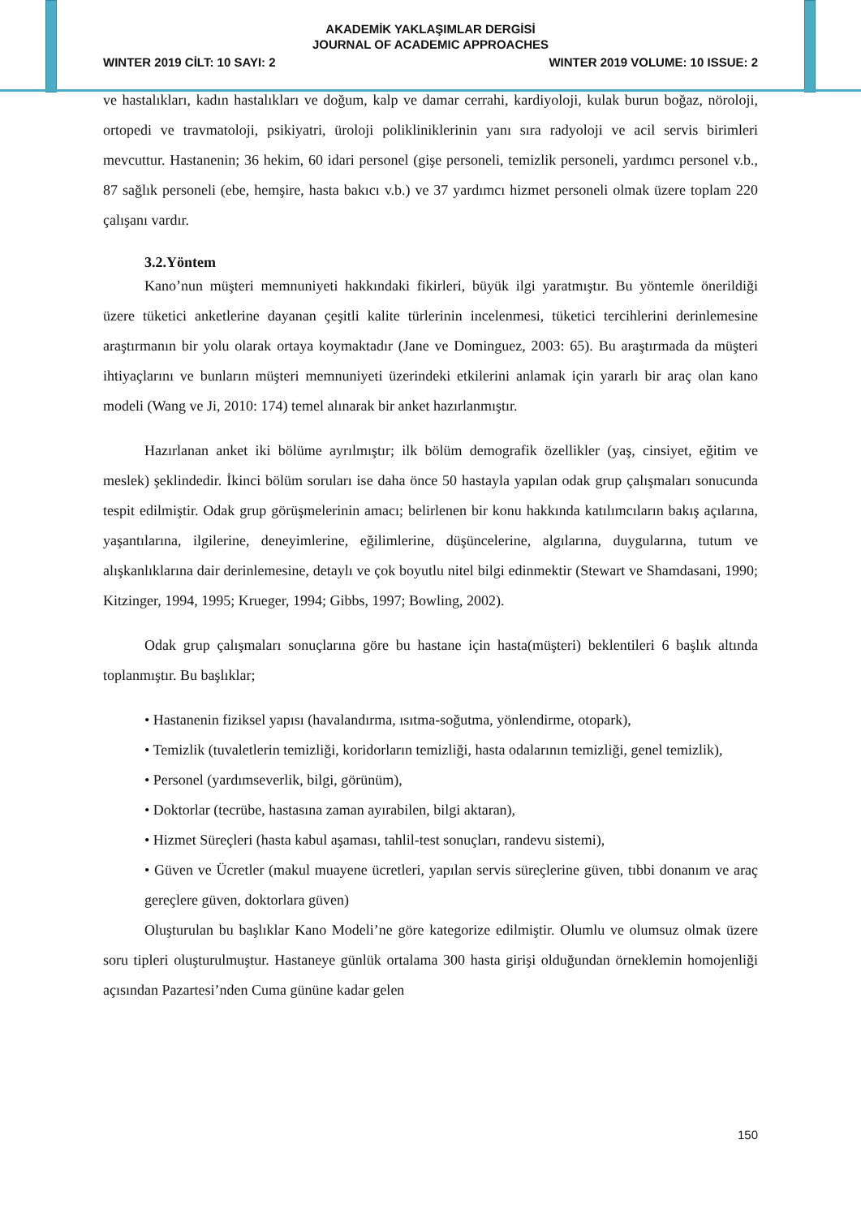AKADEMİK YAKLAŞIMLAR DERGİSİ
JOURNAL OF ACADEMIC APPROACHES
WINTER 2019 CİLT: 10 SAYI: 2 WINTER 2019 VOLUME: 10 ISSUE: 2
ve hastalıkları, kadın hastalıkları ve doğum, kalp ve damar cerrahi, kardiyoloji, kulak burun boğaz, nöroloji, ortopedi ve travmatoloji, psikiyatri, üroloji polikliniklerinin yanı sıra radyoloji ve acil servis birimleri mevcuttur. Hastanenin; 36 hekim, 60 idari personel (gişe personeli, temizlik personeli, yardımcı personel v.b., 87 sağlık personeli (ebe, hemşire, hasta bakıcı v.b.) ve 37 yardımcı hizmet personeli olmak üzere toplam 220 çalışanı vardır.
3.2.Yöntem
Kano’nun müşteri memnuniyeti hakkındaki fikirleri, büyük ilgi yaratmıştır. Bu yöntemle önerildiği üzere tüketici anketlerine dayanan çeşitli kalite türlerinin incelenmesi, tüketici tercihlerini derinlemesine araştırmanın bir yolu olarak ortaya koymaktadır (Jane ve Dominguez, 2003: 65). Bu araştırmada da müşteri ihtiyaçlarını ve bunların müşteri memnuniyeti üzerindeki etkilerini anlamak için yararlı bir araç olan kano modeli (Wang ve Ji, 2010: 174) temel alınarak bir anket hazırlanmıştır.
Hazırlanan anket iki bölüme ayrılmıştır; ilk bölüm demografik özellikler (yaş, cinsiyet, eğitim ve meslek) şeklindedir. İkinci bölüm soruları ise daha önce 50 hastayla yapılan odak grup çalışmaları sonucunda tespit edilmiştir. Odak grup görüşmelerinin amacı; belirlenen bir konu hakkında katılımcıların bakış açılarına, yaşantılarına, ilgilerine, deneyimlerine, eğilimlerine, düşüncelerine, algılarına, duygularına, tutum ve alışkanlıklarına dair derinlemesine, detaylı ve çok boyutlu nitel bilgi edinmektir (Stewart ve Shamdasani, 1990; Kitzinger, 1994, 1995; Krueger, 1994; Gibbs, 1997; Bowling, 2002).
Odak grup çalışmaları sonuçlarına göre bu hastane için hasta(müşteri) beklentileri 6 başlık altında toplanmıştır. Bu başlıklar;
• Hastanenin fiziksel yapısı (havalandırma, ısıtma-soğutma, yönlendirme, otopark),
• Temizlik (tuvaletlerin temizliği, koridorların temizliği, hasta odalarının temizliği, genel temizlik),
• Personel (yardımseverlik, bilgi, görünüm),
• Doktorlar (tecrübe, hastasına zaman ayırabilen, bilgi aktaran),
• Hizmet Süreçleri (hasta kabul aşaması, tahlil-test sonuçları, randevu sistemi),
• Güven ve Ücretler (makul muayene ücretleri, yapılan servis süreçlerine güven, tıbbi donanım ve araç gereçlere güven, doktorlara güven)
Oluşturulan bu başlıklar Kano Modeli’ne göre kategorize edilmiştir. Olumlu ve olumsuz olmak üzere soru tipleri oluşturulmuştur. Hastaneye günlük ortalama 300 hasta girişi olduğundan örneklemin homojenliği açısından Pazartesi’nden Cuma gününe kadar gelen
150